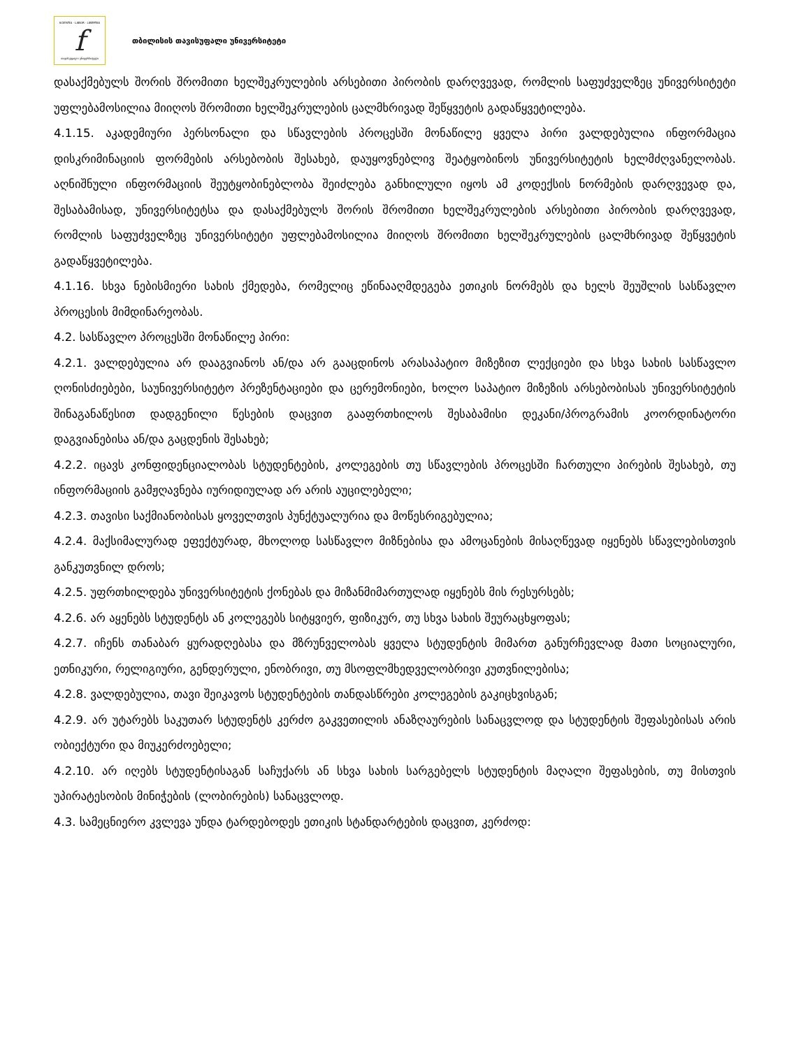SCIENTIA · LABOR · LIBERTAS
f
თავისუფალი უნივერსიტეტი
თბილისის თავისუფალი უნივერსიტეტი
დასაქმებულს შორის შრომითი ხელშეკრულების არსებითი პირობის დარღვევად, რომლის საფუძველზეც უნივერსიტეტი უფლებამოსილია მიიღოს შრომითი ხელშეკრულების ცალმხრივად შეწყვეტის გადაწყვეტილება.
4.1.15. აკადემიური პერსონალი და სწავლების პროცესში მონაწილე ყველა პირი ვალდებულია ინფორმაცია დისკრიმინაციის ფორმების არსებობის შესახებ, დაუყოვნებლივ შეატყობინოს უნივერსიტეტის ხელმძღვანელობას. აღნიშნული ინფორმაციის შეუტყობინებლობა შეიძლება განხილული იყოს ამ კოდექსის ნორმების დარღვევად და, შესაბამისად, უნივერსიტეტსა და დასაქმებულს შორის შრომითი ხელშეკრულების არსებითი პირობის დარღვევად, რომლის საფუძველზეც უნივერსიტეტი უფლებამოსილია მიიღოს შრომითი ხელშეკრულების ცალმხრივად შეწყვეტის გადაწყვეტილება.
4.1.16. სხვა ნებისმიერი სახის ქმედება, რომელიც ეწინააღმდეგება ეთიკის ნორმებს და ხელს შეუშლის სასწავლო პროცესის მიმდინარეობას.
4.2. სასწავლო პროცესში მონაწილე პირი:
4.2.1. ვალდებულია არ დააგვიანოს ან/და არ გააცდინოს არასაპატიო მიზეზით ლექციები და სხვა სახის სასწავლო ღონისძიებები, საუნივერსიტეტო პრეზენტაციები და ცერემონიები, ხოლო საპატიო მიზეზის არსებობისას უნივერსიტეტის შინაგანაწესით დადგენილი წესების დაცვით გააფრთხილოს შესაბამისი დეკანი/პროგრამის კოორდინატორი დაგვიანებისა ან/და გაცდენის შესახებ;
4.2.2. იცავს კონფიდენციალობას სტუდენტების, კოლეგების თუ სწავლების პროცესში ჩართული პირების შესახებ, თუ ინფორმაციის გამჟღავნება იურიდიულად არ არის აუცილებელი;
4.2.3. თავისი საქმიანობისას ყოველთვის პუნქტუალურია და მოწესრიგებულია;
4.2.4. მაქსიმალურად ეფექტურად, მხოლოდ სასწავლო მიზნებისა და ამოცანების მისაღწევად იყენებს სწავლებისთვის განკუთვნილ დროს;
4.2.5. უფრთხილდება უნივერსიტეტის ქონებას და მიზანმიმართულად იყენებს მის რესურსებს;
4.2.6. არ აყენებს სტუდენტს ან კოლეგებს სიტყვიერ, ფიზიკურ, თუ სხვა სახის შეურაცხყოფას;
4.2.7. იჩენს თანაბარ ყურადღებასა და მზრუნველობას ყველა სტუდენტის მიმართ განურჩევლად მათი სოციალური, ეთნიკური, რელიგიური, გენდერული, ენობრივი, თუ მსოფლმხედველობრივი კუთვნილებისა;
4.2.8. ვალდებულია, თავი შეიკავოს სტუდენტების თანდასწრები კოლეგების გაკიცხვისგან;
4.2.9. არ უტარებს საკუთარ სტუდენტს კერძო გაკვეთილის ანაზღაურების სანაცვლოდ და სტუდენტის შეფასებისას არის ობიექტური და მიუკერძოებელი;
4.2.10. არ იღებს სტუდენტისაგან საჩუქარს ან სხვა სახის სარგებელს სტუდენტის მაღალი შეფასების, თუ მისთვის უპირატესობის მინიჭების (ლობირების) სანაცვლოდ.
4.3. სამეცნიერო კვლევა უნდა ტარდებოდეს ეთიკის სტანდარტების დაცვით, კერძოდ: